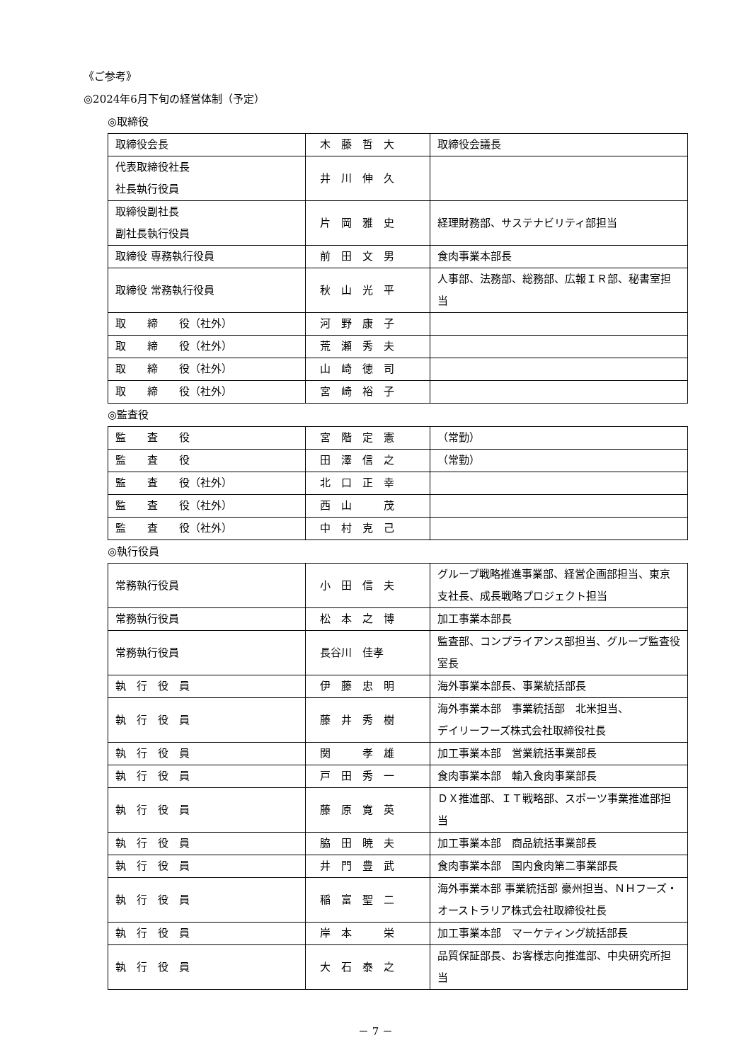《ご参考》
◎2024年6月下旬の経営体制（予定）
◎取締役
| 取締役会長 | 木 藤 哲 大 | 取締役会議長 |
| 代表取締役社長 社長執行役員 | 井 川 伸 久 | |
| 取締役副社長 副社長執行役員 | 片 岡 雅 史 | 経理財務部、サステナビリティ部担当 |
| 取締役 専務執行役員 | 前 田 文 男 | 食肉事業本部長 |
| 取締役 常務執行役員 | 秋 山 光 平 | 人事部、法務部、総務部、広報ＩＲ部、秘書室担当 |
| 取 締 役（社外） | 河 野 康 子 | |
| 取 締 役（社外） | 荒 瀬 秀 夫 | |
| 取 締 役（社外） | 山 崎 徳 司 | |
| 取 締 役（社外） | 宮 崎 裕 子 | |
◎監査役
| 監 査 役 | 宮 階 定 憲 | （常勤） |
| 監 査 役 | 田 澤 信 之 | （常勤） |
| 監 査 役（社外） | 北 口 正 幸 | |
| 監 査 役（社外） | 西 山 茂 | |
| 監 査 役（社外） | 中 村 克 己 | |
◎執行役員
| 常務執行役員 | 小 田 信 夫 | グループ戦略推進事業部、経営企画部担当、東京支社長、成長戦略プロジェクト担当 |
| 常務執行役員 | 松 本 之 博 | 加工事業本部長 |
| 常務執行役員 | 長谷川 佳孝 | 監査部、コンプライアンス部担当、グループ監査役室長 |
| 執 行 役 員 | 伊 藤 忠 明 | 海外事業本部長、事業統括部長 |
| 執 行 役 員 | 藤 井 秀 樹 | 海外事業本部 事業統括部 北米担当、 デイリーフーズ株式会社取締役社長 |
| 執 行 役 員 | 関 孝 雄 | 加工事業本部 営業統括事業部長 |
| 執 行 役 員 | 戸 田 秀 一 | 食肉事業本部 輸入食肉事業部長 |
| 執 行 役 員 | 藤 原 寛 英 | ＤＸ推進部、ＩＴ戦略部、スポーツ事業推進部担当 |
| 執 行 役 員 | 脇 田 暁 夫 | 加工事業本部 商品統括事業部長 |
| 執 行 役 員 | 井 門 豊 武 | 食肉事業本部 国内食肉第二事業部長 |
| 執 行 役 員 | 稲 富 聖 二 | 海外事業本部 事業統括部 豪州担当、ＮＨフーズ・オーストラリア株式会社取締役社長 |
| 執 行 役 員 | 岸 本 栄 | 加工事業本部 マーケティング統括部長 |
| 執 行 役 員 | 大 石 泰 之 | 品質保証部長、お客様志向推進部、中央研究所担当 |
－ 7 －